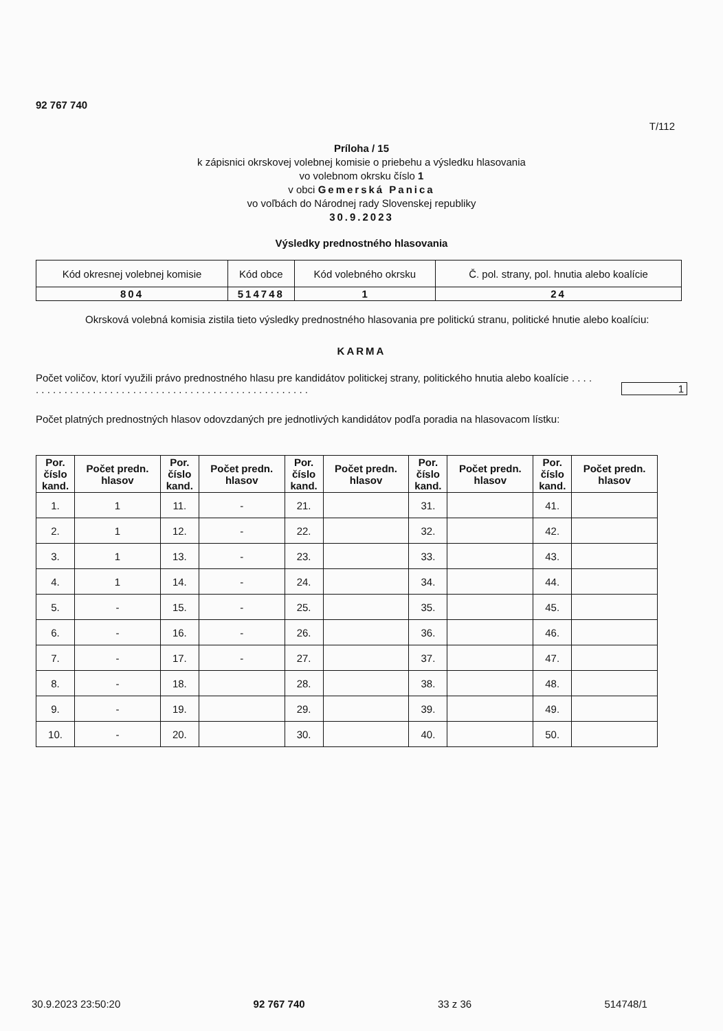92 767 740
T/112
Príloha / 15
k zápisnici okrskovej volebnej komisie o priebehu a výsledku hlasovania
vo volebnom okrsku číslo 1
v obci Gemerská Panica
vo voľbách do Národnej rady Slovenskej republiky
30.9.2023
Výsledky prednostného hlasovania
| Kód okresnej volebnej komisie | Kód obce | Kód volebného okrsku | Č. pol. strany, pol. hnutia alebo koalície |
| 804 | 514748 | 1 | 24 |
Okrsková volebná komisia zistila tieto výsledky prednostného hlasovania pre politickú stranu, politické hnutie alebo koalíciu:
KARMA
Počet voličov, ktorí využili právo prednostného hlasu pre kandidátov politickej strany, politického hnutia alebo koalície . . . . . . . . . . . . . . . . . . . . . . . . . . . . . . . . . . . . . . . . . . . . . . . . . . . .
1
Počet platných prednostných hlasov odovzdaných pre jednotlivých kandidátov podľa poradia na hlasovacom lístku:
| Por. číslo kand. | Počet predn. hlasov | Por. číslo kand. | Počet predn. hlasov | Por. číslo kand. | Počet predn. hlasov | Por. číslo kand. | Počet predn. hlasov | Por. číslo kand. | Počet predn. hlasov |
| --- | --- | --- | --- | --- | --- | --- | --- | --- | --- |
| 1. | 1 | 11. | - | 21. | | 31. | | 41. | |
| 2. | 1 | 12. | - | 22. | | 32. | | 42. | |
| 3. | 1 | 13. | - | 23. | | 33. | | 43. | |
| 4. | 1 | 14. | - | 24. | | 34. | | 44. | |
| 5. | - | 15. | - | 25. | | 35. | | 45. | |
| 6. | - | 16. | - | 26. | | 36. | | 46. | |
| 7. | - | 17. | - | 27. | | 37. | | 47. | |
| 8. | - | 18. | | 28. | | 38. | | 48. | |
| 9. | - | 19. | | 29. | | 39. | | 49. | |
| 10. | - | 20. | | 30. | | 40. | | 50. | |
30.9.2023 23:50:20 92 767 740 33 z 36 514748/1